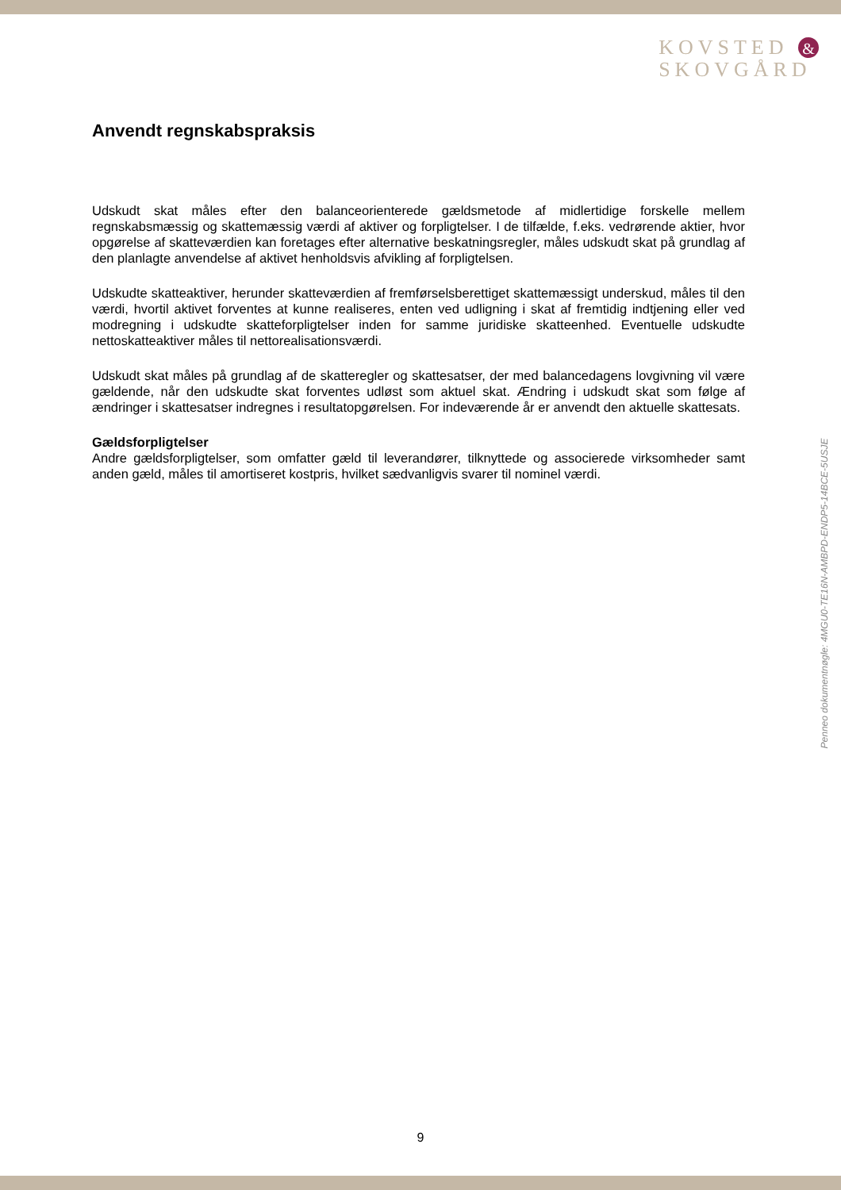KOVSTED &
SKOVGÅRD
Anvendt regnskabspraksis
Udskudt skat måles efter den balanceorienterede gældsmetode af midlertidige forskelle mellem regnskabsmæssig og skattemæssig værdi af aktiver og forpligtelser. I de tilfælde, f.eks. vedrørende aktier, hvor opgørelse af skatteværdien kan foretages efter alternative beskatningsregler, måles udskudt skat på grundlag af den planlagte anvendelse af aktivet henholdsvis afvikling af forpligtelsen.
Udskudte skatteaktiver, herunder skatteværdien af fremførselsberettiget skattemæssigt underskud, måles til den værdi, hvortil aktivet forventes at kunne realiseres, enten ved udligning i skat af fremtidig indtjening eller ved modregning i udskudte skatteforpligtelser inden for samme juridiske skatteenhed. Eventuelle udskudte nettoskatteaktiver måles til nettorealisationsværdi.
Udskudt skat måles på grundlag af de skatteregler og skattesatser, der med balancedagens lovgivning vil være gældende, når den udskudte skat forventes udløst som aktuel skat. Ændring i udskudt skat som følge af ændringer i skattesatser indregnes i resultatopgørelsen. For indeværende år er anvendt den aktuelle skattesats.
Gældsforpligtelser
Andre gældsforpligtelser, som omfatter gæld til leverandører, tilknyttede og associerede virksomheder samt anden gæld, måles til amortiseret kostpris, hvilket sædvanligvis svarer til nominel værdi.
Penneo dokumentnøgle: 4MGU0-TE16N-AMBPD-ENDP5-14BCE-5USJE
9